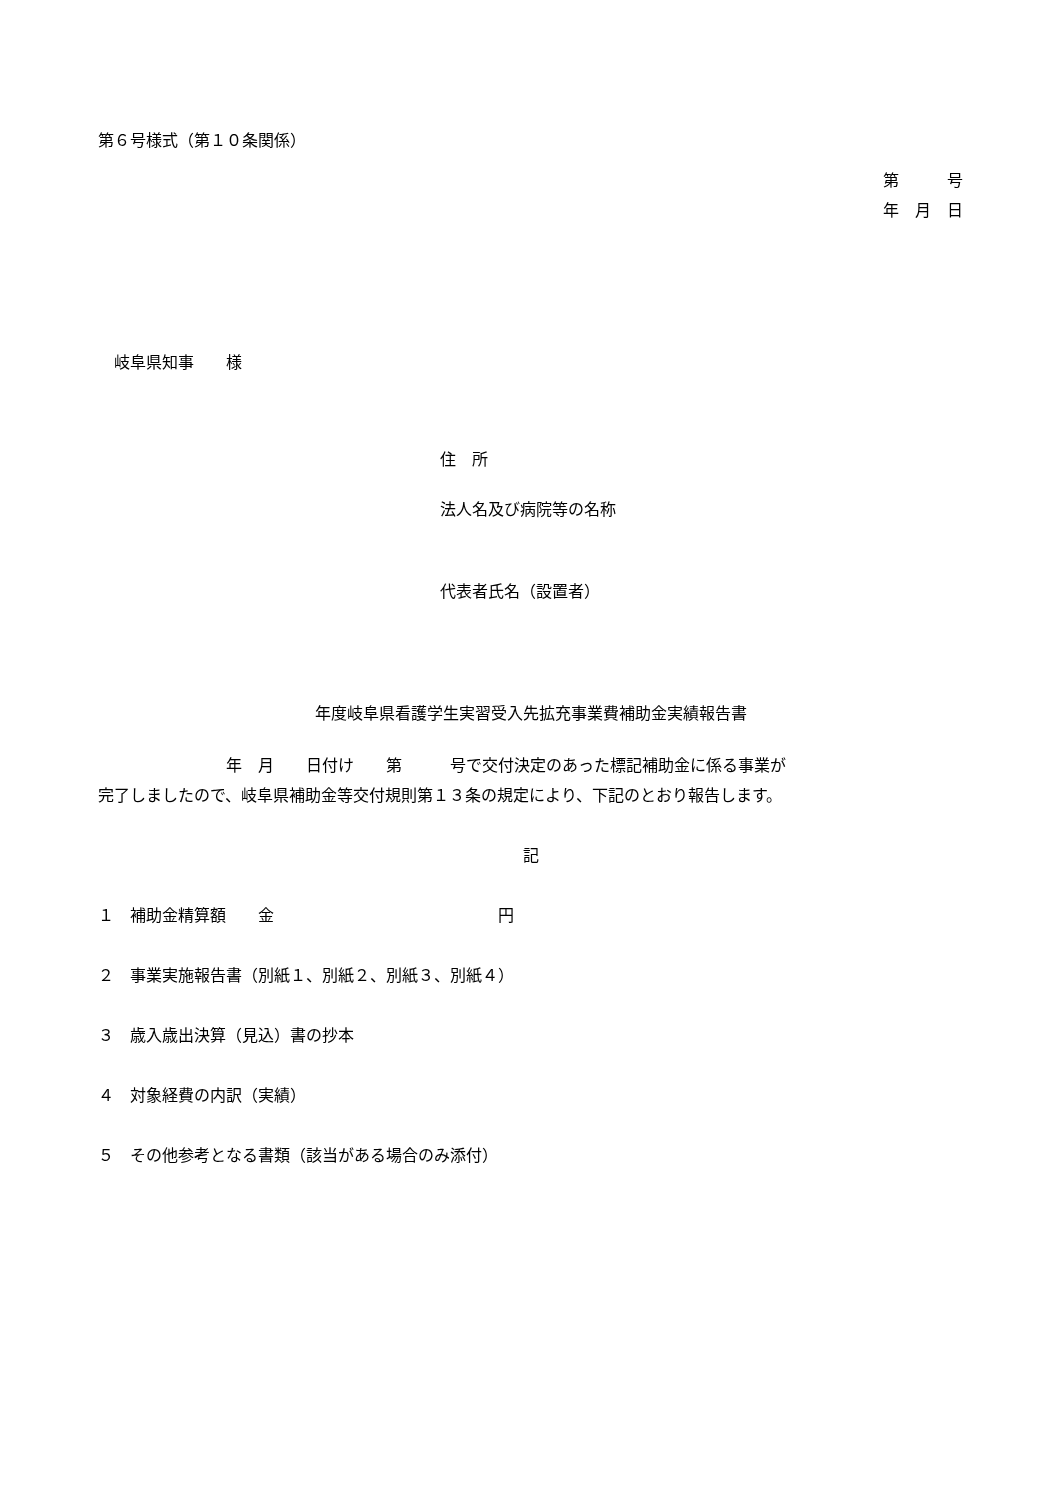第６号様式（第１０条関係）
第　　　号
年　月　日
　岐阜県知事　　様
住　所
法人名及び病院等の名称
代表者氏名（設置者）
年度岐阜県看護学生実習受入先拡充事業費補助金実績報告書
　　　　　　　　年　月　　日付け　　第　　　号で交付決定のあった標記補助金に係る事業が
完了しましたので、岐阜県補助金等交付規則第１３条の規定により、下記のとおり報告します。
記
１　補助金精算額　　金　　　　　　　　　　　　　　円
２　事業実施報告書（別紙１、別紙２、別紙３、別紙４）
３　歳入歳出決算（見込）書の抄本
４　対象経費の内訳（実績）
５　その他参考となる書類（該当がある場合のみ添付）